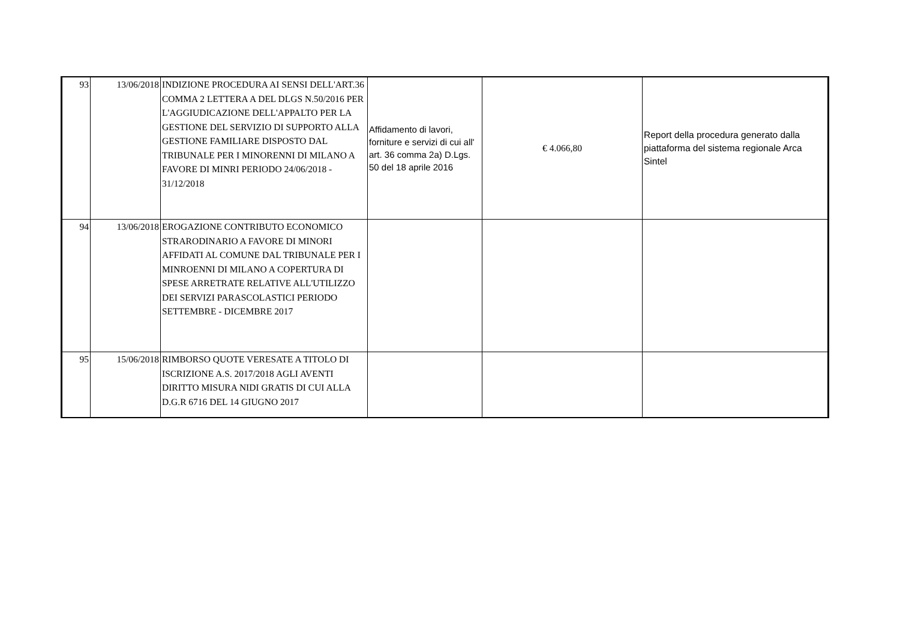| 93 | 13/06/2018 | INDIZIONE PROCEDURA AI SENSI DELL'ART.36 COMMA 2 LETTERA A DEL DLGS N.50/2016 PER L'AGGIUDICAZIONE DELL'APPALTO PER LA GESTIONE DEL SERVIZIO DI SUPPORTO ALLA GESTIONE FAMILIARE DISPOSTO DAL TRIBUNALE PER I MINORENNI DI MILANO A FAVORE DI MINRI PERIODO 24/06/2018 - 31/12/2018 | Affidamento di lavori, forniture e servizi di cui all' art. 36 comma 2a) D.Lgs. 50 del 18 aprile 2016 | € 4.066,80 | Report della procedura generato dalla piattaforma del sistema regionale Arca Sintel |
| 94 | 13/06/2018 | EROGAZIONE CONTRIBUTO ECONOMICO STRARODINARIO A FAVORE DI MINORI AFFIDATI AL COMUNE DAL TRIBUNALE PER I MINROENNI DI MILANO A COPERTURA DI SPESE ARRETRATE RELATIVE ALL'UTILIZZO DEI SERVIZI PARASCOLASTICI PERIODO SETTEMBRE - DICEMBRE 2017 | | | |
| 95 | 15/06/2018 | RIMBORSO QUOTE VERESATE A TITOLO DI ISCRIZIONE A.S. 2017/2018 AGLI AVENTI DIRITTO MISURA NIDI GRATIS DI CUI ALLA D.G.R 6716 DEL 14 GIUGNO 2017 | | | |